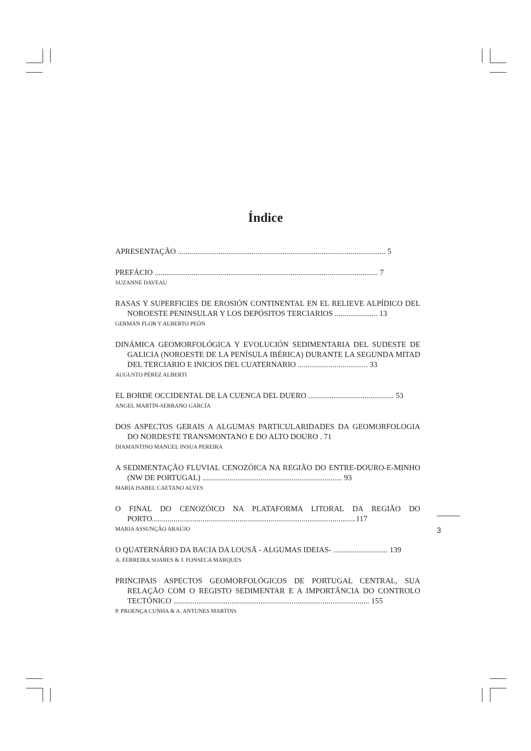Índice
APRESENTAÇÃO ........................................................................................................... 5
PREFÁCIO ................................................................................................................... 7
SUZANNE DAVEAU
RASAS Y SUPERFICIES DE EROSIÓN CONTINENTAL EN EL RELIEVE ALPÍDICO DEL NOROESTE PENINSULAR Y LOS DEPÓSITOS TERCIARIOS ...................... 13
GERMÁN FLOR Y ALBERTO PEÓN
DINÁMICA GEOMORFOLÓGICA Y EVOLUCIÓN SEDIMENTARIA DEL SUDESTE DE GALICIA (NOROESTE DE LA PENÍSULA IBÉRICA) DURANTE LA SEGUNDA MITAD DEL TERCIARIO E INICIOS DEL CUATERNARIO .................................... 33
AUGUSTO PÉREZ ALBERTI
EL BORDE OCCIDENTAL DE LA CUENCA DEL DUERO ............................................ 53
ANGEL MARTÍN-SERRANO GARCÍA
DOS ASPECTOS GERAIS A ALGUMAS PARTICULARIDADES DA GEOMORFOLOGIA DO NORDESTE TRANSMONTANO E DO ALTO DOURO . 71
DIAMANTINO MANUEL INSUA PEREIRA
A SEDIMENTAÇÃO FLUVIAL CENOZÓICA NA REGIÃO DO ENTRE-DOURO-E-MINHO (NW DE PORTUGAL) ........................................................................ 93
MARIA ISABEL CAETANO ALVES
O FINAL DO CENOZÓICO NA PLATAFORMA LITORAL DA REGIÃO DO PORTO.........................................................................................................117
MARIA ASSUNÇÃO ARAÚJO
O QUATERNÁRIO DA BACIA DA LOUSÃ - ALGUMAS IDEIAS- ............................ 139
A. FERREIRA SOARES & J. FONSECA MARQUES
PRINCIPAIS ASPECTOS GEOMORFOLÓGICOS DE PORTUGAL CENTRAL, SUA RELAÇÃO COM O REGISTO SEDIMENTAR E A IMPORTÂNCIA DO CONTROLO TECTÓNICO ..................................................................................................... 155
P. PROENÇA CUNHA & A. ANTUNES MARTINS
3